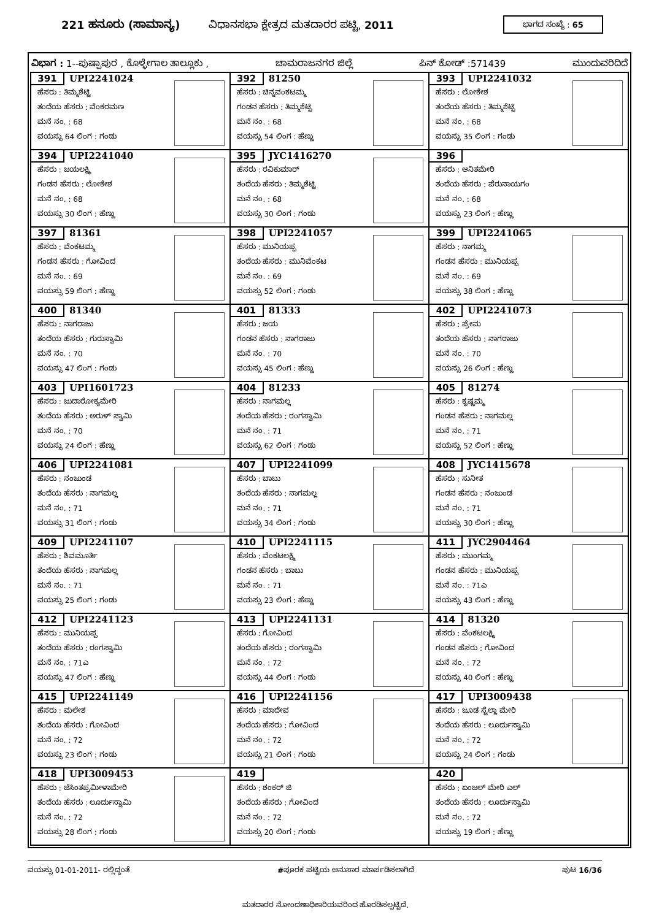221 ಹನೂರು (ಸಾಮಾನ್ಯ) ವಿಧಾನಸಭಾ ಕ್ಷೇತ್ರದ ಮತದಾರರ ಪಟ್ಟಿ, 2011 ಭಾಗದ ಸಂಖ್ಯೆ : 65
ವಿಭಾಗ : 1--ಪುಷ್ಪಾಪುರ , ಕೊಳ್ಳೇಗಾಲ ತಾಲ್ಲೂಕು , ಚಾಮರಾಜನಗರ ಜಿಲ್ಲೆ ಪಿನ್ ಕೋಡ್ :571439 ಮುಂದುವರಿದಿದೆ
| 391 UPI2241024 ಹೆಸರು : ತಿಮ್ಮಶೆಟ್ಟಿ ತಂದೆಯ ಹೆಸರು : ವೆಂಕರಮಣ ಮನೆ ನಂ. : 68 ವಯಸ್ಸು 64 ಲಿಂಗ : ಗಂಡು | 392 81250 ಹೆಸರು : ಚಿನ್ನವಂಕಟಮ್ಮ ಗಂಡನ ಹೆಸರು : ತಿಮ್ಮಶೆಟ್ಟಿ ಮನೆ ನಂ. : 68 ವಯಸ್ಸು 54 ಲಿಂಗ : ಹೆಣ್ಣು | 393 UPI2241032 ಹೆಸರು : ಲೋಕೇಶ ತಂದೆಯ ಹೆಸರು : ತಿಮ್ಮಶೆಟ್ಟಿ ಮನೆ ನಂ. : 68 ವಯಸ್ಸು 35 ಲಿಂಗ : ಗಂಡು |
| 394 UPI2241040 ಹೆಸರು : ಜಯಲಕ್ಷ್ಮಿ ಗಂಡನ ಹೆಸರು : ಲೋಕೇಶ ಮನೆ ನಂ. : 68 ವಯಸ್ಸು 30 ಲಿಂಗ : ಹೆಣ್ಣು | 395 JYC1416270 ಹೆಸರು : ರವಿಕುಮಾರ್ ತಂದೆಯ ಹೆಸರು : ತಿಮ್ಮಶೆಟ್ಟಿ ಮನೆ ನಂ. : 68 ವಯಸ್ಸು 30 ಲಿಂಗ : ಗಂಡು | 396 ಹೆಸರು : ಅನಿತಮೇರಿ ತಂದೆಯ ಹೆಸರು : ಪೆರುನಾಯಗಂ ಮನೆ ನಂ. : 68 ವಯಸ್ಸು 23 ಲಿಂಗ : ಹೆಣ್ಣು |
| 397 81361 ಹೆಸರು : ವೆಂಕಟಮ್ಮ ಗಂಡನ ಹೆಸರು : ಗೋವಿಂದ ಮನೆ ನಂ. : 69 ವಯಸ್ಸು 59 ಲಿಂಗ : ಹೆಣ್ಣು | 398 UPI2241057 ಹೆಸರು : ಮುನಿಯಪ್ಪ ತಂದೆಯ ಹೆಸರು : ಮುನಿವೆಂಕಟ ಮನೆ ನಂ. : 69 ವಯಸ್ಸು 52 ಲಿಂಗ : ಗಂಡು | 399 UPI2241065 ಹೆಸರು : ನಾಗಮ್ಮ ಗಂಡನ ಹೆಸರು : ಮುನಿಯಪ್ಪ ಮನೆ ನಂ. : 69 ವಯಸ್ಸು 38 ಲಿಂಗ : ಹೆಣ್ಣು |
| 400 81340 ಹೆಸರು : ನಾಗರಾಜು ತಂದೆಯ ಹೆಸರು : ಗುರುಸ್ವಾಮಿ ಮನೆ ನಂ. : 70 ವಯಸ್ಸು 47 ಲಿಂಗ : ಗಂಡು | 401 81333 ಹೆಸರು : ಜಯ ಗಂಡನ ಹೆಸರು : ನಾಗರಾಜು ಮನೆ ನಂ. : 70 ವಯಸ್ಸು 45 ಲಿಂಗ : ಹೆಣ್ಣು | 402 UPI2241073 ಹೆಸರು : ಪ್ರೇಮ ತಂದೆಯ ಹೆಸರು : ನಾಗರಾಜು ಮನೆ ನಂ. : 70 ವಯಸ್ಸು 26 ಲಿಂಗ : ಹೆಣ್ಣು |
| 403 UPI1601723 ಹೆಸರು : ಜುದಾರೋಕ್ಯಮೇರಿ ತಂದೆಯ ಹೆಸರು : ಅರುಳ್ ಸ್ವಾಮಿ ಮನೆ ನಂ. : 70 ವಯಸ್ಸು 24 ಲಿಂಗ : ಹೆಣ್ಣು | 404 81233 ಹೆಸರು : ನಾಗಮಲ್ಲ ತಂದೆಯ ಹೆಸರು : ರಂಗಸ್ವಾಮಿ ಮನೆ ನಂ. : 71 ವಯಸ್ಸು 62 ಲಿಂಗ : ಗಂಡು | 405 81274 ಹೆಸರು : ಕೃಷ್ಣಮ್ಮ ಗಂಡನ ಹೆಸರು : ನಾಗಮಲ್ಲ ಮನೆ ನಂ. : 71 ವಯಸ್ಸು 52 ಲಿಂಗ : ಹೆಣ್ಣು |
| 406 UPI2241081 ಹೆಸರು : ನಂಜುಂಡ ತಂದೆಯ ಹೆಸರು : ನಾಗಮಲ್ಲ ಮನೆ ನಂ. : 71 ವಯಸ್ಸು 31 ಲಿಂಗ : ಗಂಡು | 407 UPI2241099 ಹೆಸರು : ಬಾಬು ತಂದೆಯ ಹೆಸರು : ನಾಗಮಲ್ಲ ಮನೆ ನಂ. : 71 ವಯಸ್ಸು 34 ಲಿಂಗ : ಗಂಡು | 408 JYC1415678 ಹೆಸರು : ಸುನೀತ ಗಂಡನ ಹೆಸರು : ನಂಜುಂಡ ಮನೆ ನಂ. : 71 ವಯಸ್ಸು 30 ಲಿಂಗ : ಹೆಣ್ಣು |
| 409 UPI2241107 ಹೆಸರು : ಶಿವಮೂರ್ತಿ ತಂದೆಯ ಹೆಸರು : ನಾಗಮಲ್ಲ ಮನೆ ನಂ. : 71 ವಯಸ್ಸು 25 ಲಿಂಗ : ಗಂಡು | 410 UPI2241115 ಹೆಸರು : ವೆಂಕಟಲಕ್ಷ್ಮಿ ಗಂಡನ ಹೆಸರು : ಬಾಬು ಮನೆ ನಂ. : 71 ವಯಸ್ಸು 23 ಲಿಂಗ : ಹೆಣ್ಣು | 411 JYC2904464 ಹೆಸರು : ಮುಂಗಮ್ಮ ಗಂಡನ ಹೆಸರು : ಮುನಿಯಪ್ಪ ಮನೆ ನಂ. : 71ಎ ವಯಸ್ಸು 43 ಲಿಂಗ : ಹೆಣ್ಣು |
| 412 UPI2241123 ಹೆಸರು : ಮುನಿಯಪ್ಪ ತಂದೆಯ ಹೆಸರು : ರಂಗಸ್ವಾಮಿ ಮನೆ ನಂ. : 71ಎ ವಯಸ್ಸು 47 ಲಿಂಗ : ಹೆಣ್ಣು | 413 UPI2241131 ಹೆಸರು : ಗೋವಿಂದ ತಂದೆಯ ಹೆಸರು : ರಂಗಸ್ವಾಮಿ ಮನೆ ನಂ. : 72 ವಯಸ್ಸು 44 ಲಿಂಗ : ಗಂಡು | 414 81320 ಹೆಸರು : ವೆಂಕಟಲಕ್ಷ್ಮಿ ಗಂಡನ ಹೆಸರು : ಗೋವಿಂದ ಮನೆ ನಂ. : 72 ವಯಸ್ಸು 40 ಲಿಂಗ : ಹೆಣ್ಣು |
| 415 UPI2241149 ಹೆಸರು : ಮಲೇಶ ತಂದೆಯ ಹೆಸರು : ಗೋವಿಂದ ಮನೆ ನಂ. : 72 ವಯಸ್ಸು 23 ಲಿಂಗ : ಗಂಡು | 416 UPI2241156 ಹೆಸರು : ಮಾದೇವ ತಂದೆಯ ಹೆಸರು : ಗೋವಿಂದ ಮನೆ ನಂ. : 72 ವಯಸ್ಸು 21 ಲಿಂಗ : ಗಂಡು | 417 UPI3009438 ಹೆಸರು : ಜೂಡ ಸ್ಟೆಲ್ಲಾ ಮೇರಿ ತಂದೆಯ ಹೆಸರು : ಲೂರ್ದುಸ್ವಾಮಿ ಮನೆ ನಂ. : 72 ವಯಸ್ಸು 24 ಲಿಂಗ : ಗಂಡು |
| 418 UPI3009453 ಹೆಸರು : ಜೆಸಿಂತಪ್ರಮೀಳಾಮೇರಿ ತಂದೆಯ ಹೆಸರು : ಲೂರ್ದುಸ್ವಾಮಿ ಮನೆ ನಂ. : 72 ವಯಸ್ಸು 28 ಲಿಂಗ : ಗಂಡು | 419 ಹೆಸರು : ಶಂಕರ್ ಜಿ ತಂದೆಯ ಹೆಸರು : ಗೋವಿಂದ ಮನೆ ನಂ. : 72 ವಯಸ್ಸು 20 ಲಿಂಗ : ಗಂಡು | 420 ಹೆಸರು : ಏಂಜಲ್ ಮೇರಿ ಎಲ್ ತಂದೆಯ ಹೆಸರು : ಲೂರ್ದುಸ್ವಾಮಿ ಮನೆ ನಂ. : 72 ವಯಸ್ಸು 19 ಲಿಂಗ : ಹೆಣ್ಣು |
ವಯಸ್ಸು 01-01-2011- ರಲ್ಲಿದ್ದಂತೆ #ಪೂರಕ ಪಟ್ಟಿಯ ಅನುಸಾರ ಮಾರ್ಪಡಿಸಲಾಗಿದೆ ಪುಟ 16/36
ಮತದಾರರ ನೋಂದಣಾಧಿಕಾರಿಯವರಿಂದ ಹೊರಡಿಸಲ್ಪಟ್ಟಿದೆ.